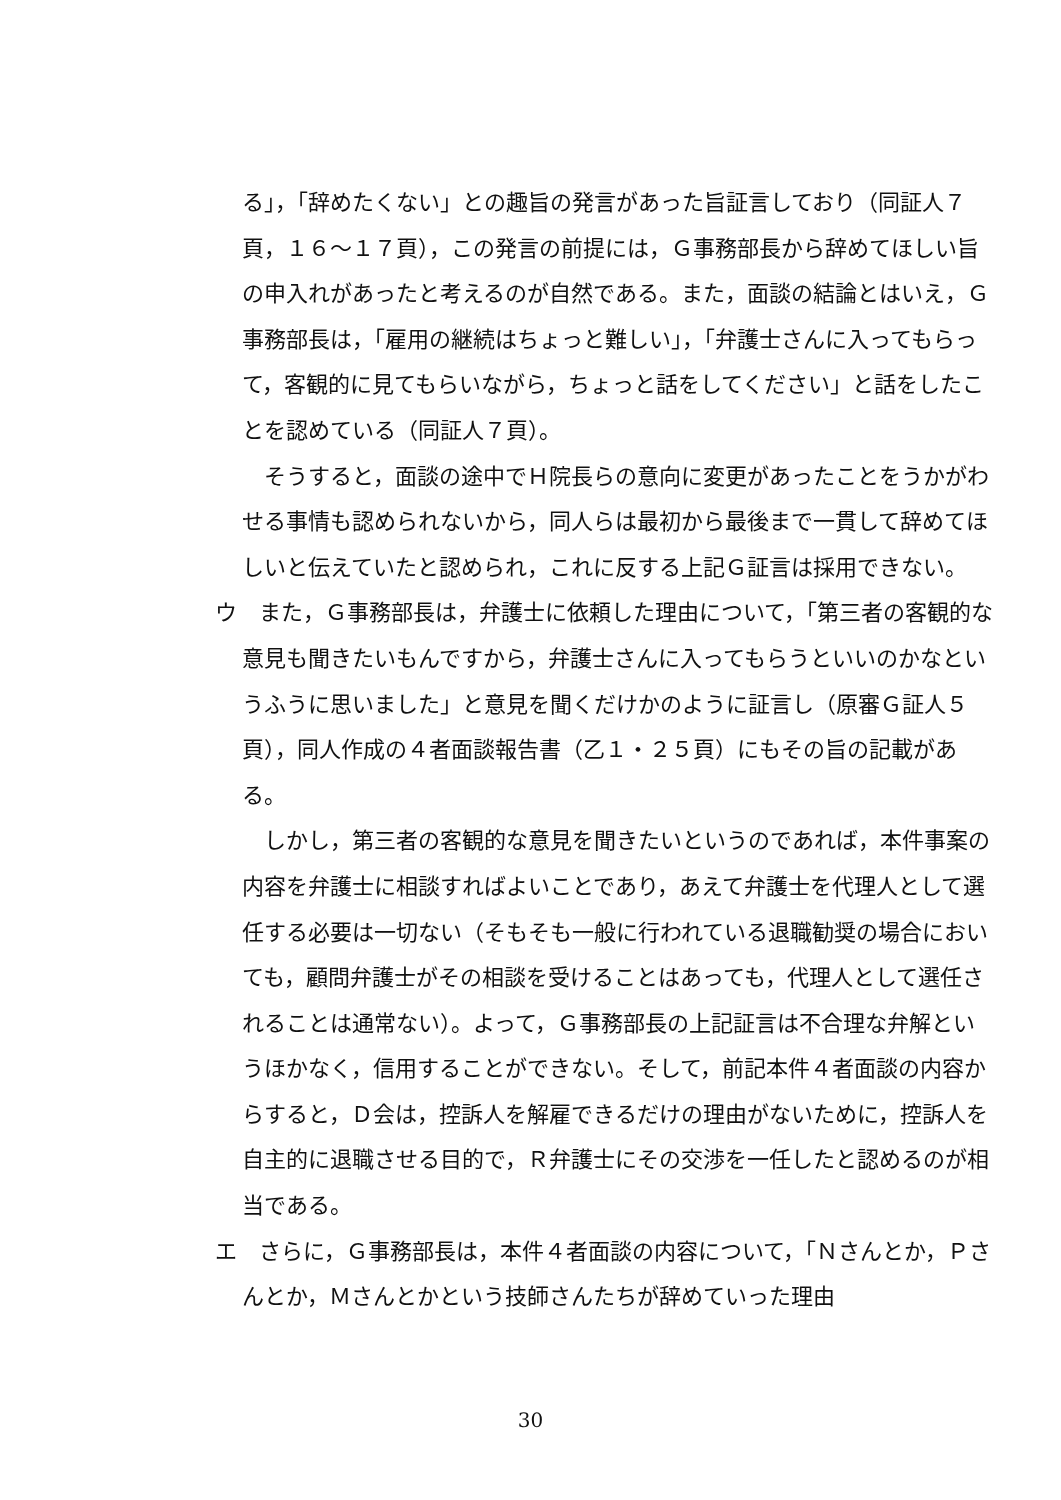る」，「辞めたくない」との趣旨の発言があった旨証言しており（同証人７頁，１６～１７頁），この発言の前提には，Ｇ事務部長から辞めてほしい旨の申入れがあったと考えるのが自然である。また，面談の結論とはいえ，Ｇ事務部長は，「雇用の継続はちょっと難しい」，「弁護士さんに入ってもらって，客観的に見てもらいながら，ちょっと話をしてください」と話をしたことを認めている（同証人７頁）。
そうすると，面談の途中でＨ院長らの意向に変更があったことをうかがわせる事情も認められないから，同人らは最初から最後まで一貫して辞めてほしいと伝えていたと認められ，これに反する上記Ｇ証言は採用できない。
ウ　また，Ｇ事務部長は，弁護士に依頼した理由について，「第三者の客観的な意見も聞きたいもんですから，弁護士さんに入ってもらうといいのかなというふうに思いました」と意見を聞くだけかのように証言し（原審Ｇ証人５頁），同人作成の４者面談報告書（乙１・２５頁）にもその旨の記載がある。
しかし，第三者の客観的な意見を聞きたいというのであれば，本件事案の内容を弁護士に相談すればよいことであり，あえて弁護士を代理人として選任する必要は一切ない（そもそも一般に行われている退職勧奨の場合においても，顧問弁護士がその相談を受けることはあっても，代理人として選任されることは通常ない）。よって，Ｇ事務部長の上記証言は不合理な弁解というほかなく，信用することができない。そして，前記本件４者面談の内容からすると，Ｄ会は，控訴人を解雇できるだけの理由がないために，控訴人を自主的に退職させる目的で，Ｒ弁護士にその交渉を一任したと認めるのが相当である。
エ　さらに，Ｇ事務部長は，本件４者面談の内容について，「Ｎさんとか，Ｐさんとか，Ｍさんとかという技師さんたちが辞めていった理由
30